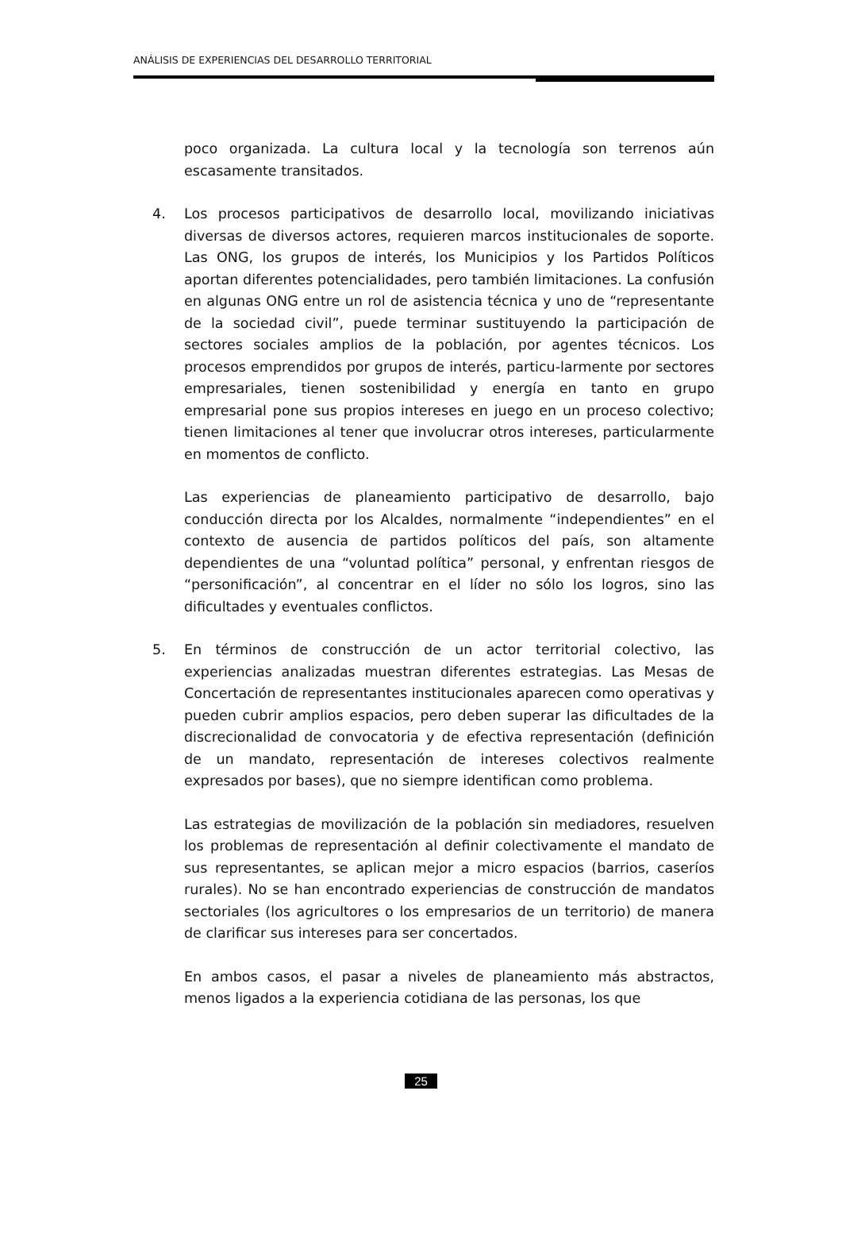ANÁLISIS DE EXPERIENCIAS DEL DESARROLLO TERRITORIAL
poco organizada. La cultura local y la tecnología son terrenos aún escasamente transitados.
4. Los procesos participativos de desarrollo local, movilizando iniciativas diversas de diversos actores, requieren marcos institucionales de soporte. Las ONG, los grupos de interés, los Municipios y los Partidos Políticos aportan diferentes potencialidades, pero también limitaciones. La confusión en algunas ONG entre un rol de asistencia técnica y uno de “representante de la sociedad civil”, puede terminar sustituyendo la participación de sectores sociales amplios de la población, por agentes técnicos. Los procesos emprendidos por grupos de interés, particu-larmente por sectores empresariales, tienen sostenibilidad y energía en tanto en grupo empresarial pone sus propios intereses en juego en un proceso colectivo; tienen limitaciones al tener que involucrar otros intereses, particularmente en momentos de conflicto.
Las experiencias de planeamiento participativo de desarrollo, bajo conducción directa por los Alcaldes, normalmente “independientes” en el contexto de ausencia de partidos políticos del país, son altamente dependientes de una “voluntad política” personal, y enfrentan riesgos de “personificación”, al concentrar en el líder no sólo los logros, sino las dificultades y eventuales conflictos.
5. En términos de construcción de un actor territorial colectivo, las experiencias analizadas muestran diferentes estrategias. Las Mesas de Concertación de representantes institucionales aparecen como operativas y pueden cubrir amplios espacios, pero deben superar las dificultades de la discrecionalidad de convocatoria y de efectiva representación (definición de un mandato, representación de intereses colectivos realmente expresados por bases), que no siempre identifican como problema.
Las estrategias de movilización de la población sin mediadores, resuelven los problemas de representación al definir colectivamente el mandato de sus representantes, se aplican mejor a micro espacios (barrios, caseríos rurales). No se han encontrado experiencias de construcción de mandatos sectoriales (los agricultores o los empresarios de un territorio) de manera de clarificar sus intereses para ser concertados.
En ambos casos, el pasar a niveles de planeamiento más abstractos, menos ligados a la experiencia cotidiana de las personas, los que
25